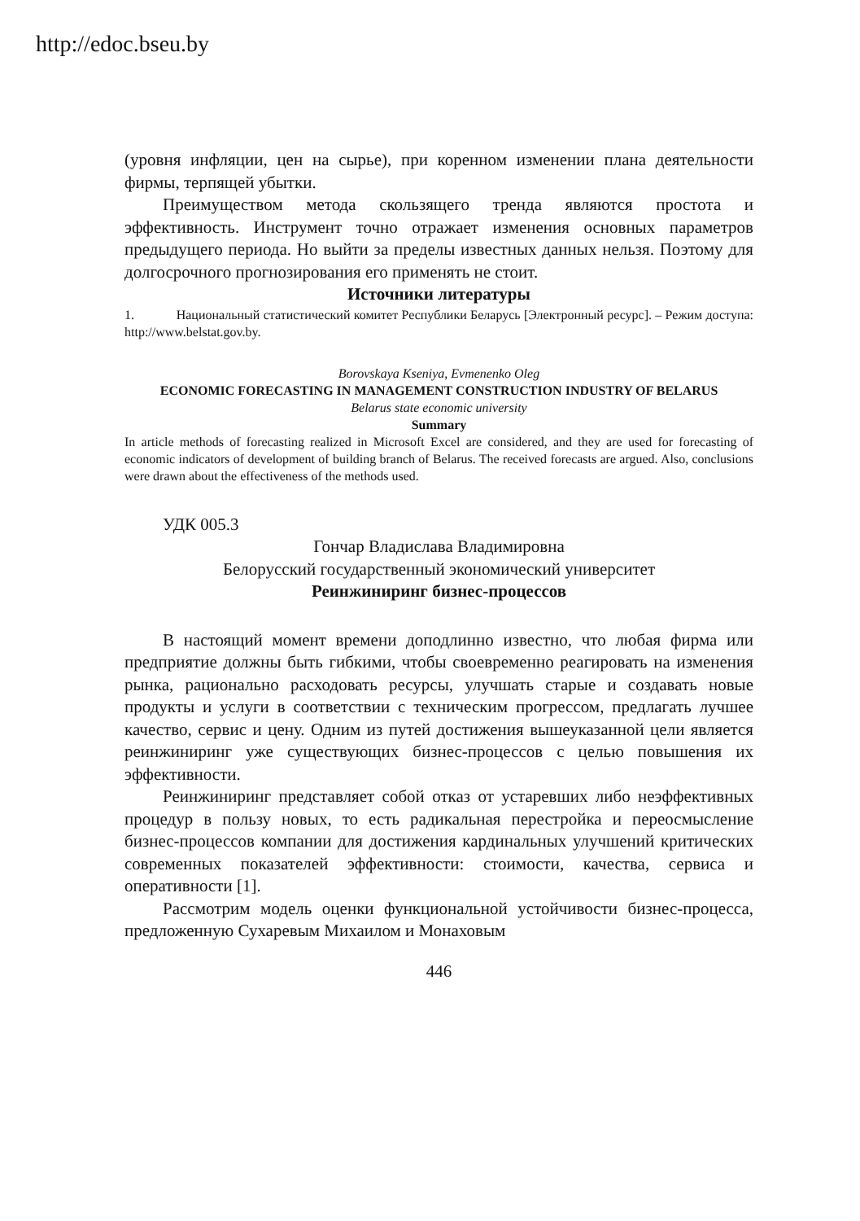http://edoc.bseu.by
(уровня инфляции, цен на сырье), при коренном изменении плана деятельности фирмы, терпящей убытки.
Преимуществом метода скользящего тренда являются простота и эффективность. Инструмент точно отражает изменения основных параметров предыдущего периода. Но выйти за пределы известных данных нельзя. Поэтому для долгосрочного прогнозирования его применять не стоит.
Источники литературы
1. Национальный статистический комитет Республики Беларусь [Электронный ресурс]. – Режим доступа: http://www.belstat.gov.by.
Borovskaya Kseniya, Evmenenko Oleg
ECONOMIC FORECASTING IN MANAGEMENT CONSTRUCTION INDUSTRY OF BELARUS
Belarus state economic university
Summary
In article methods of forecasting realized in Microsoft Excel are considered, and they are used for forecasting of economic indicators of development of building branch of Belarus. The received forecasts are argued. Also, conclusions were drawn about the effectiveness of the methods used.
УДК 005.3
Гончар Владислава Владимировна
Белорусский государственный экономический университет
Реинжиниринг бизнес-процессов
В настоящий момент времени доподлинно известно, что любая фирма или предприятие должны быть гибкими, чтобы своевременно реагировать на изменения рынка, рационально расходовать ресурсы, улучшать старые и создавать новые продукты и услуги в соответствии с техническим прогрессом, предлагать лучшее качество, сервис и цену. Одним из путей достижения вышеуказанной цели является реинжиниринг уже существующих бизнес-процессов с целью повышения их эффективности.
Реинжиниринг представляет собой отказ от устаревших либо неэффективных процедур в пользу новых, то есть радикальная перестройка и переосмысление бизнес-процессов компании для достижения кардинальных улучшений критических современных показателей эффективности: стоимости, качества, сервиса и оперативности [1].
Рассмотрим модель оценки функциональной устойчивости бизнес-процесса, предложенную Сухаревым Михаилом и Монаховым
446